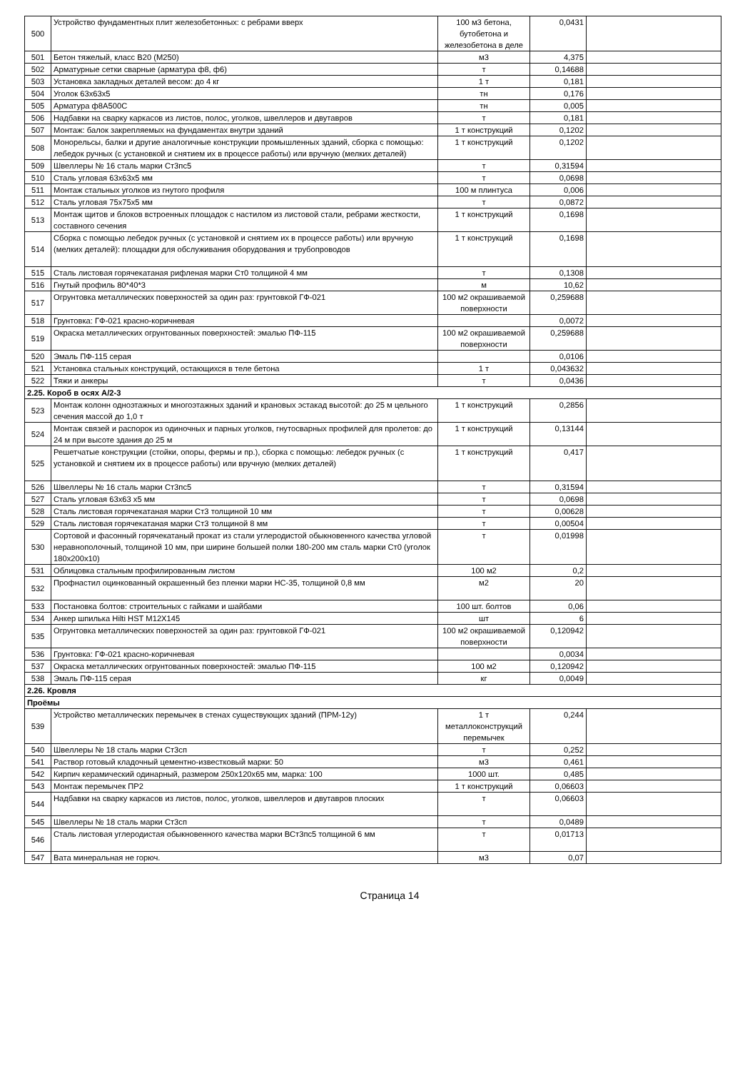| 500 | Устройство фундаментных плит железобетонных: с ребрами вверх | 100 м3 бетона, бутобетона и железобетона в деле | 0,0431 | |
| 501 | Бетон тяжелый, класс В20 (М250) | м3 | 4,375 | |
| 502 | Арматурные сетки сварные (арматура ф8, ф6) | т | 0,14688 | |
| 503 | Установка закладных деталей весом: до 4 кг | 1 т | 0,181 | |
| 504 | Уголок 63х63х5 | тн | 0,176 | |
| 505 | Арматура ф8А500С | тн | 0,005 | |
| 506 | Надбавки на сварку каркасов из листов, полос, уголков, швеллеров и двутавров | т | 0,181 | |
| 507 | Монтаж: балок закрепляемых на фундаментах внутри зданий | 1 т конструкций | 0,1202 | |
| 508 | Монорельсы, балки и другие аналогичные конструкции промышленных зданий, сборка с помощью: лебедок ручных (с установкой и снятием их в процессе работы) или вручную (мелких деталей) | 1 т конструкций | 0,1202 | |
| 509 | Швеллеры № 16 сталь марки Ст3пс5 | т | 0,31594 | |
| 510 | Сталь угловая 63х63х5 мм | т | 0,0698 | |
| 511 | Монтаж стальных уголков из гнутого профиля | 100 м плинтуса | 0,006 | |
| 512 | Сталь угловая 75х75х5 мм | т | 0,0872 | |
| 513 | Монтаж щитов и блоков встроенных площадок с настилом из листовой стали, ребрами жесткости, составного сечения | 1 т конструкций | 0,1698 | |
| 514 | Сборка с помощью лебедок ручных (с установкой и снятием их в процессе работы) или вручную (мелких деталей): площадки для обслуживания оборудования и трубопроводов | 1 т конструкций | 0,1698 | |
| 515 | Сталь листовая горячекатаная рифленая марки Ст0 толщиной 4 мм | т | 0,1308 | |
| 516 | Гнутый профиль 80*40*3 | м | 10,62 | |
| 517 | Огрунтовка металлических поверхностей за один раз: грунтовкой ГФ-021 | 100 м2 окрашиваемой поверхности | 0,259688 | |
| 518 | Грунтовка: ГФ-021 красно-коричневая | | 0,0072 | |
| 519 | Окраска металлических огрунтованных поверхностей: эмалью ПФ-115 | 100 м2 окрашиваемой поверхности | 0,259688 | |
| 520 | Эмаль ПФ-115 серая | | 0,0106 | |
| 521 | Установка стальных конструкций, остающихся в теле бетона | 1 т | 0,043632 | |
| 522 | Тяжи и анкеры | т | 0,0436 | |
| 2.25. Короб в осях А/2-3 | | | | |
| 523 | Монтаж колонн одноэтажных и многоэтажных зданий и крановых эстакад высотой: до 25 м цельного сечения массой до 1,0 т | 1 т конструкций | 0,2856 | |
| 524 | Монтаж связей и распорок из одиночных и парных уголков, гнутосварных профилей для пролетов: до 24 м при высоте здания до 25 м | 1 т конструкций | 0,13144 | |
| 525 | Решетчатые конструкции (стойки, опоры, фермы и пр.), сборка с помощью: лебедок ручных (с установкой и снятием их в процессе работы) или вручную (мелких деталей) | 1 т конструкций | 0,417 | |
| 526 | Швеллеры № 16 сталь марки Ст3пс5 | т | 0,31594 | |
| 527 | Сталь угловая 63х63 х5 мм | т | 0,0698 | |
| 528 | Сталь листовая горячекатаная марки Ст3 толщиной 10 мм | т | 0,00628 | |
| 529 | Сталь листовая горячекатаная марки Ст3 толщиной 8 мм | т | 0,00504 | |
| 530 | Сортовой и фасонный горячекатаный прокат из стали углеродистой обыкновенного качества угловой неравнополочный, толщиной 10 мм, при ширине большей полки 180-200 мм сталь марки Ст0 (уголок 180х200х10) | т | 0,01998 | |
| 531 | Облицовка стальным профилированным листом | 100 м2 | 0,2 | |
| 532 | Профнастил оцинкованный окрашенный без пленки марки НС-35, толщиной 0,8 мм | м2 | 20 | |
| 533 | Постановка болтов: строительных с гайками и шайбами | 100 шт. болтов | 0,06 | |
| 534 | Анкер шпилька Hilti HST M12X145 | шт | 6 | |
| 535 | Огрунтовка металлических поверхностей за один раз: грунтовкой ГФ-021 | 100 м2 окрашиваемой поверхности | 0,120942 | |
| 536 | Грунтовка: ГФ-021 красно-коричневая | | 0,0034 | |
| 537 | Окраска металлических огрунтованных поверхностей: эмалью ПФ-115 | 100 м2 | 0,120942 | |
| 538 | Эмаль ПФ-115 серая | кг | 0,0049 | |
| 2.26. Кровля | | | | |
| Проёмы | | | | |
| 539 | Устройство металлических перемычек в стенах существующих зданий (ПРМ-12у) | 1 т металлоконструкций перемычек | 0,244 | |
| 540 | Швеллеры № 18 сталь марки Ст3сп | т | 0,252 | |
| 541 | Раствор готовый кладочный цементно-известковый марки: 50 | м3 | 0,461 | |
| 542 | Кирпич керамический одинарный, размером 250х120х65 мм, марка: 100 | 1000 шт. | 0,485 | |
| 543 | Монтаж перемычек ПР2 | 1 т конструкций | 0,06603 | |
| 544 | Надбавки на сварку каркасов из листов, полос, уголков, швеллеров и двутавров плоских | т | 0,06603 | |
| 545 | Швеллеры № 18 сталь марки Ст3сп | т | 0,0489 | |
| 546 | Сталь листовая углеродистая обыкновенного качества марки ВСт3пс5 толщиной 6 мм | т | 0,01713 | |
| 547 | Вата минеральная не горюч. | м3 | 0,07 | |
Страница 14